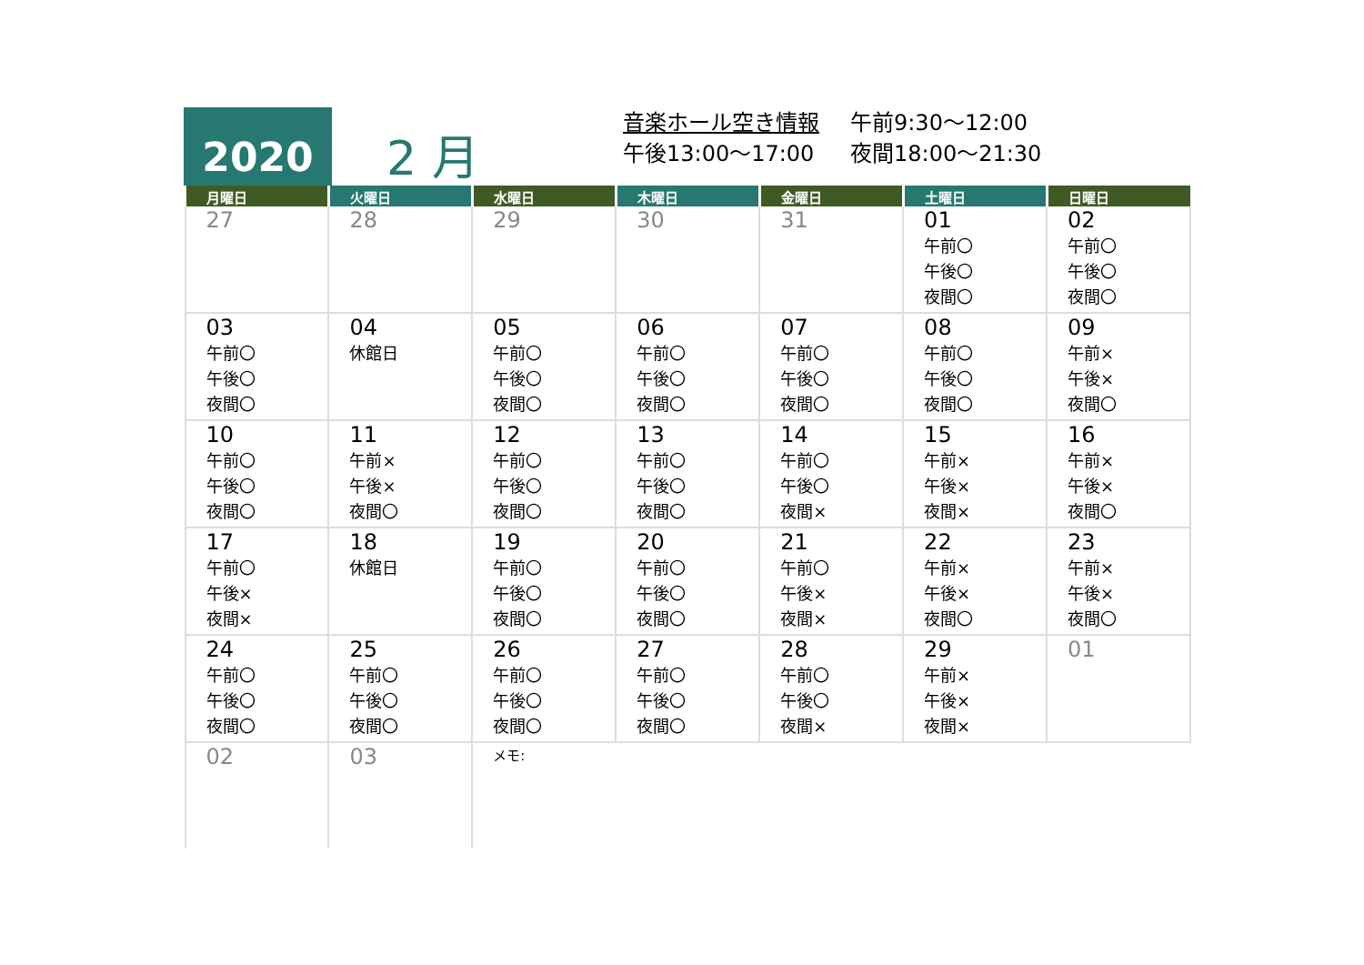2020
2 月
音楽ホール空き情報 午前9:30～12:00
午後13:00～17:00 夜間18:00～21:30
| 月曜日 | 火曜日 | 水曜日 | 木曜日 | 金曜日 | 土曜日 | 日曜日 |
| --- | --- | --- | --- | --- | --- | --- |
| 27 | 28 | 29 | 30 | 31 | 01 午前〇 午後〇 夜間〇 | 02 午前〇 午後〇 夜間〇 |
| 03 午前〇 午後〇 夜間〇 | 04 休館日 | 05 午前〇 午後〇 夜間〇 | 06 午前〇 午後〇 夜間〇 | 07 午前〇 午後〇 夜間〇 | 08 午前〇 午後〇 夜間〇 | 09 午前× 午後× 夜間〇 |
| 10 午前〇 午後〇 夜間〇 | 11 午前× 午後× 夜間〇 | 12 午前〇 午後〇 夜間〇 | 13 午前〇 午後〇 夜間〇 | 14 午前〇 午後〇 夜間× | 15 午前× 午後× 夜間× | 16 午前× 午後× 夜間〇 |
| 17 午前〇 午後× 夜間× | 18 休館日 | 19 午前〇 午後〇 夜間〇 | 20 午前〇 午後〇 夜間〇 | 21 午前〇 午後× 夜間× | 22 午前× 午後× 夜間〇 | 23 午前× 午後× 夜間〇 |
| 24 午前〇 午後〇 夜間〇 | 25 午前〇 午後〇 夜間〇 | 26 午前〇 午後〇 夜間〇 | 27 午前〇 午後〇 夜間〇 | 28 午前〇 午後〇 夜間× | 29 午前× 午後× 夜間× | 01 |
| 02 | 03 | メモ: | | | | |